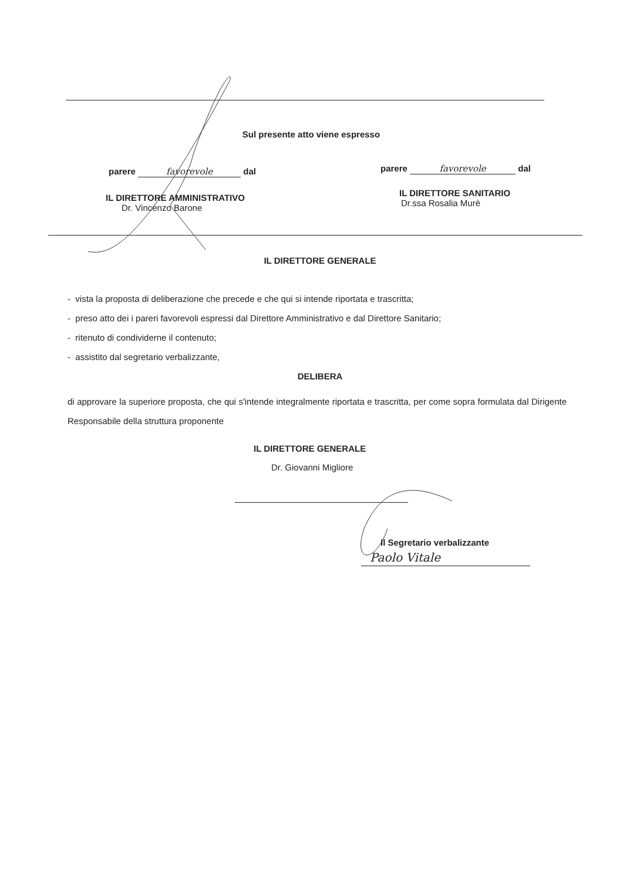Sul presente atto viene espresso
parere favorevole dal
IL DIRETTORE AMMINISTRATIVO
Dr. Vincenzo Barone
parere favorevole dal
IL DIRETTORE SANITARIO
Dr.ssa Rosalia Murè
IL DIRETTORE GENERALE
- vista la proposta di deliberazione che precede e che qui si intende riportata e trascritta;
- preso atto dei i pareri favorevoli espressi dal Direttore Amministrativo e dal Direttore Sanitario;
- ritenuto di condividerne il contenuto;
- assistito dal segretario verbalizzante,
DELIBERA
di approvare la superiore proposta, che qui s'intende integralmente riportata e trascritta, per come sopra formulata dal Dirigente Responsabile della struttura proponente
IL DIRETTORE GENERALE
Dr. Giovanni Migliore
Il Segretario verbalizzante
Paolo Vitale